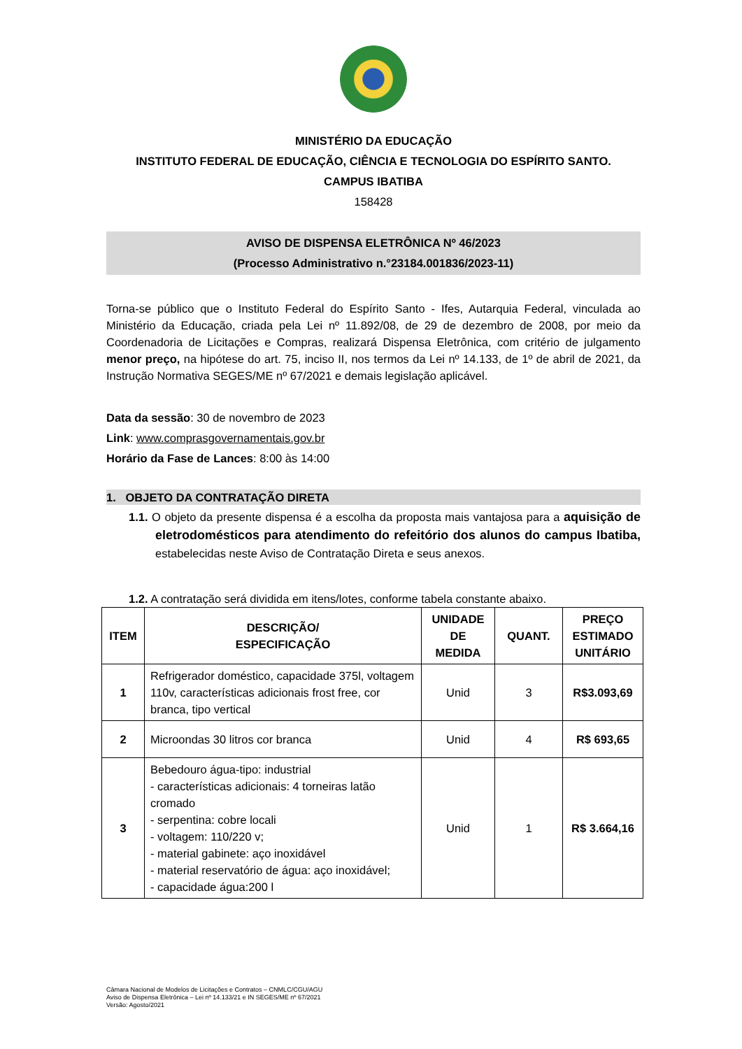MINISTÉRIO DA EDUCAÇÃO
INSTITUTO FEDERAL DE EDUCAÇÃO, CIÊNCIA E TECNOLOGIA DO ESPÍRITO SANTO.
CAMPUS IBATIBA
158428
AVISO DE DISPENSA ELETRÔNICA Nº 46/2023
(Processo Administrativo n.°23184.001836/2023-11)
Torna-se público que o Instituto Federal do Espírito Santo - Ifes, Autarquia Federal, vinculada ao Ministério da Educação, criada pela Lei nº 11.892/08, de 29 de dezembro de 2008, por meio da Coordenadoria de Licitações e Compras, realizará Dispensa Eletrônica, com critério de julgamento menor preço, na hipótese do art. 75, inciso II, nos termos da Lei nº 14.133, de 1º de abril de 2021, da Instrução Normativa SEGES/ME nº 67/2021 e demais legislação aplicável.
Data da sessão: 30 de novembro de 2023
Link: www.comprasgovernamentais.gov.br
Horário da Fase de Lances: 8:00 às 14:00
1. OBJETO DA CONTRATAÇÃO DIRETA
1.1. O objeto da presente dispensa é a escolha da proposta mais vantajosa para a aquisição de eletrodomésticos para atendimento do refeitório dos alunos do campus Ibatiba, estabelecidas neste Aviso de Contratação Direta e seus anexos.
1.2. A contratação será dividida em itens/lotes, conforme tabela constante abaixo.
| ITEM | DESCRIÇÃO/ ESPECIFICAÇÃO | UNIDADE DE MEDIDA | QUANT. | PREÇO ESTIMADO UNITÁRIO |
| --- | --- | --- | --- | --- |
| 1 | Refrigerador doméstico, capacidade 375l, voltagem 110v, características adicionais frost free, cor branca, tipo vertical | Unid | 3 | R$3.093,69 |
| 2 | Microondas 30 litros cor branca | Unid | 4 | R$ 693,65 |
| 3 | Bebedouro água-tipo: industrial - características adicionais: 4 torneiras latão cromado - serpentina: cobre locali - voltagem: 110/220 v; - material gabinete: aço inoxidável - material reservatório de água: aço inoxidável; - capacidade água:200 l | Unid | 1 | R$ 3.664,16 |
Câmara Nacional de Modelos de Licitações e Contratos – CNMLC/CGU/AGU
Aviso de Dispensa Eletrônica – Lei nº 14.133/21 e IN SEGES/ME nº 67/2021
Versão: Agosto/2021